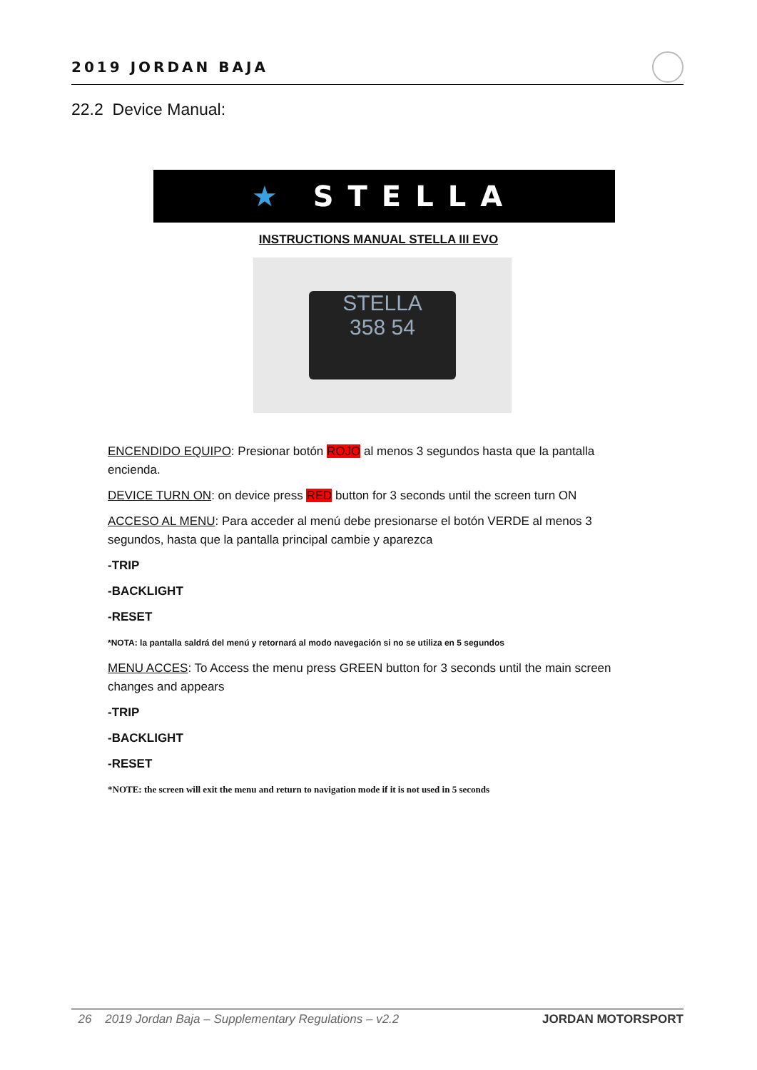2019 JORDAN BAJA
22.2 Device Manual:
★ STELLA
INSTRUCTIONS MANUAL STELLA III EVO
STELLA
358 54
ENCENDIDO EQUIPO: Presionar botón ROJO al menos 3 segundos hasta que la pantalla encienda.
DEVICE TURN ON: on device press RED button for 3 seconds until the screen turn ON
ACCESO AL MENU: Para acceder al menú debe presionarse el botón VERDE al menos 3 segundos, hasta que la pantalla principal cambie y aparezca
-TRIP
-BACKLIGHT
-RESET
*NOTA: la pantalla saldrá del menú y retornará al modo navegación si no se utiliza en 5 segundos
MENU ACCES: To Access the menu press GREEN button for 3 seconds until the main screen changes and appears
-TRIP
-BACKLIGHT
-RESET
*NOTE: the screen will exit the menu and return to navigation mode if it is not used in 5 seconds
26 2019 Jordan Baja – Supplementary Regulations – v2.2 JORDAN MOTORSPORT